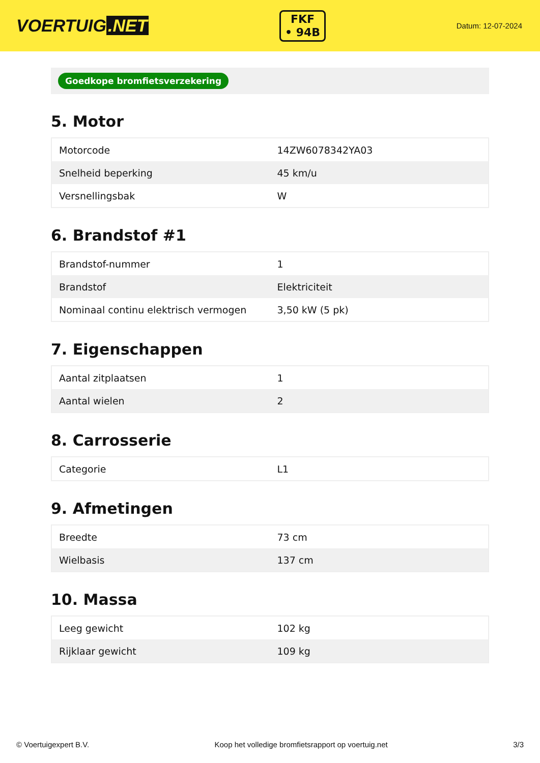VOERTUIG.NET
FKF
• 94B
Datum: 12-07-2024
Goedkope bromfietsverzekering
5. Motor
| Motorcode | 14ZW6078342YA03 |
| Snelheid beperking | 45 km/u |
| Versnellingsbak | W |
6. Brandstof #1
| Brandstof-nummer | 1 |
| Brandstof | Elektriciteit |
| Nominaal continu elektrisch vermogen | 3,50 kW (5 pk) |
7. Eigenschappen
| Aantal zitplaatsen | 1 |
| Aantal wielen | 2 |
8. Carrosserie
| Categorie | L1 |
9. Afmetingen
| Breedte | 73 cm |
| Wielbasis | 137 cm |
10. Massa
| Leeg gewicht | 102 kg |
| Rijklaar gewicht | 109 kg |
© Voertuigexpert B.V. Koop het volledige bromfietsrapport op voertuig.net 3/3